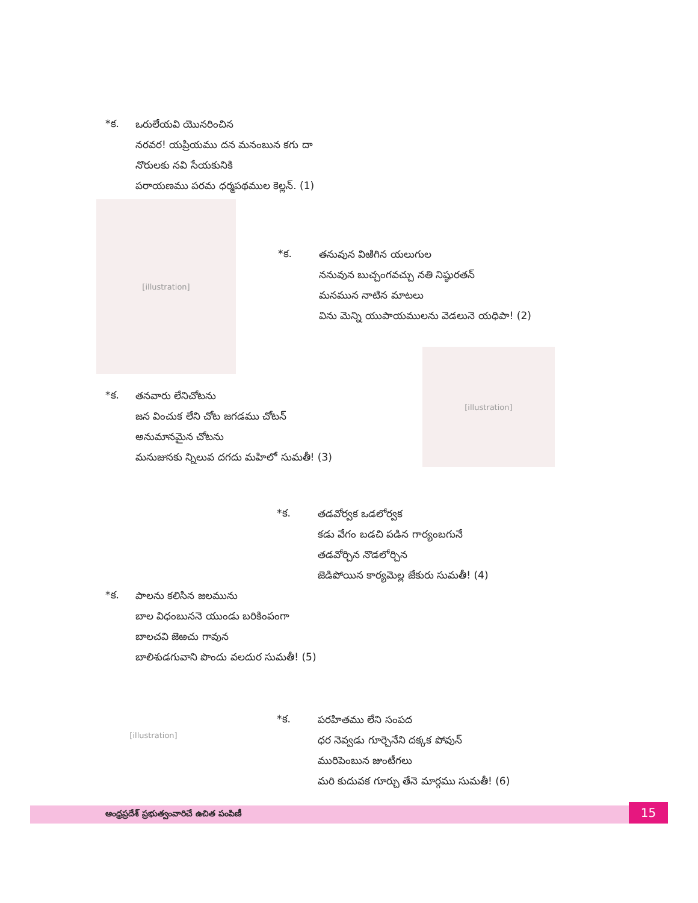*క.
ఒరులేయవి యొనరించిన
నరవర! యప్రియము దన మనంబున కగు దా
నొరులకు నవి సేయకునికి
పరాయణము పరమ ధర్మపథముల కెల్లన్. (1)
[illustration]
*క.
తనువున విఱిగిన యలుగుల
ననువున బుచ్చంగవచ్చు నతి నిష్ఠురతన్
మనమున నాటిన మాటలు
విను మెన్ని యుపాయములను వెడలునె యధిపా! (2)
*క.
తనవారు లేనిచోటను
జన వించుక లేని చోట జగడము చోటన్
అనుమానమైన చోటను
మనుజునకు న్నిలువ దగదు మహిలో సుమతీ! (3)
[illustration]
*క.
తడవోర్వక ఒడలోర్వక
కడు వేగం బడచి పడిన గార్యంబగునే
తడవోర్చిన నొడలోర్చిన
జెడిపోయిన కార్యమెల్ల జేకురు సుమతీ! (4)
*క.
పాలను కలిసిన జలమును
బాల విధంబుననె యుండు బరికింపంగా
బాలచవి జెఱచు గావున
బాలిశుడగువాని పొందు వలదుర సుమతీ! (5)
[illustration]
*క.
పరహితము లేని సంపద
ధర నెవ్వడు గూర్చెనేని దక్కక పోవున్
మురిపెంబున జుంటీగలు
మరి కుదువక గూర్చు తేనె మార్గము సుమతీ! (6)
ఆంధ్రప్రదేశ్ ప్రభుత్వంవారిచే ఉచిత పంపిణీ
15